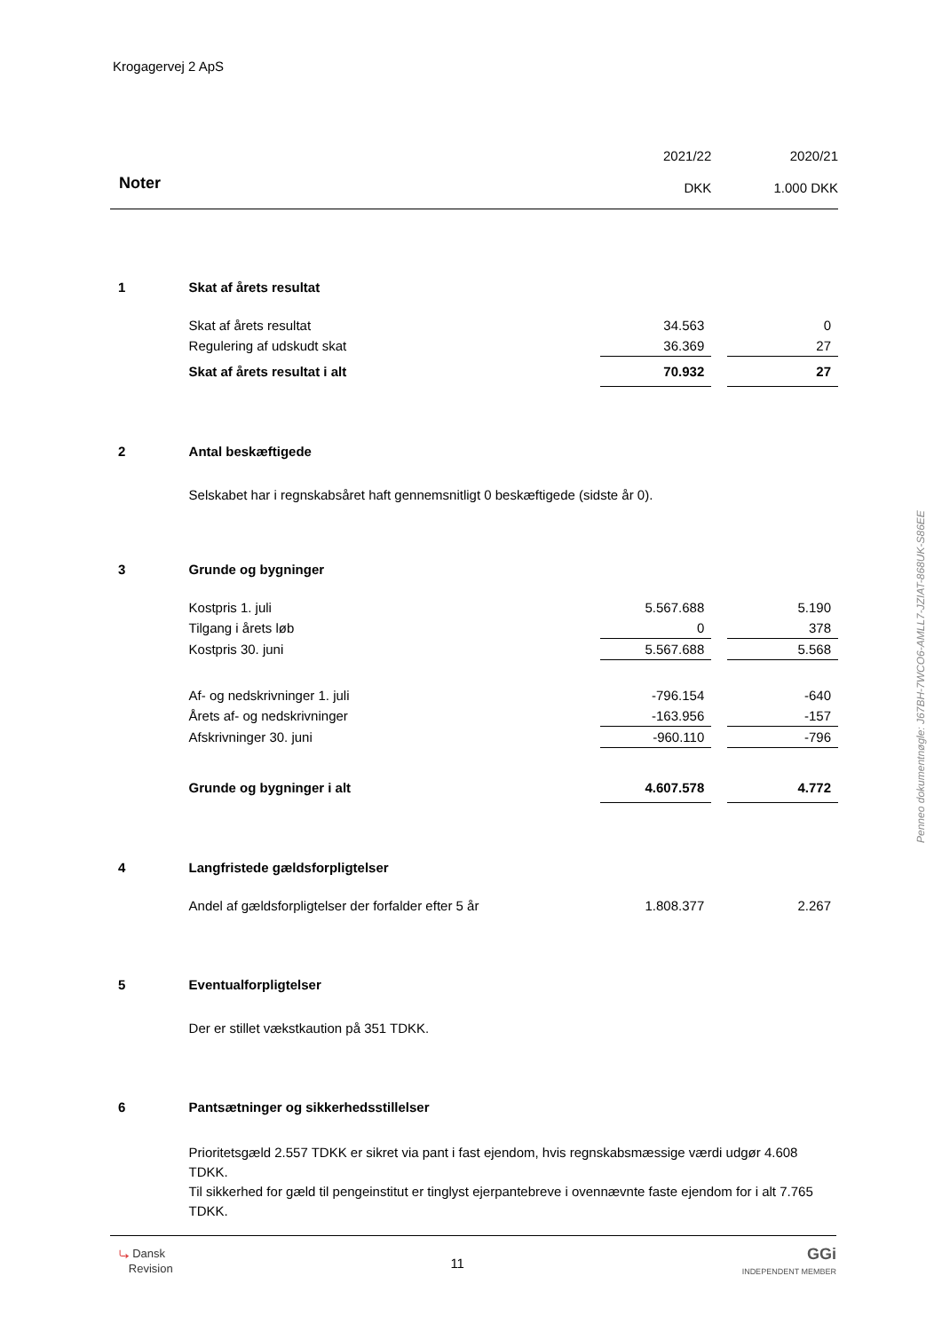Krogagervej 2 ApS
| | | 2021/22 | | 2020/21 |
| Noter | | DKK | | 1.000 DKK |
| 1 | Skat af årets resultat | | | |
| | Skat af årets resultat | 34.563 | | 0 |
| | Regulering af udskudt skat | 36.369 | | 27 |
| | Skat af årets resultat i alt | 70.932 | | 27 |
| 2 | Antal beskæftigede | | | |
| | Selskabet har i regnskabsåret haft gennemsnitligt 0 beskæftigede (sidste år 0). | | | |
| 3 | Grunde og bygninger | | | |
| | Kostpris 1. juli | 5.567.688 | | 5.190 |
| | Tilgang i årets løb | 0 | | 378 |
| | Kostpris 30. juni | 5.567.688 | | 5.568 |
| | Af- og nedskrivninger 1. juli | -796.154 | | -640 |
| | Årets af- og nedskrivninger | -163.956 | | -157 |
| | Afskrivninger 30. juni | -960.110 | | -796 |
| | Grunde og bygninger i alt | 4.607.578 | | 4.772 |
| 4 | Langfristede gældsforpligtelser | | | |
| | Andel af gældsforpligtelser der forfalder efter 5 år | 1.808.377 | | 2.267 |
| 5 | Eventualforpligtelser | | | |
| | Der er stillet vækstkaution på 351 TDKK. | | | |
| 6 | Pantsætninger og sikkerhedsstillelser | | | |
| | Prioritetsgæld 2.557 TDKK er sikret via pant i fast ejendom, hvis regnskabsmæssige værdi udgør 4.608 TDKK. Til sikkerhed for gæld til pengeinstitut er tinglyst ejerpantebreve i ovennævnte faste ejendom for i alt 7.765 TDKK. | | | |
Penneo dokumentnøgle: J67BH-7WCO6-AMLL7-JZIAT-868UK-S86EE
⤷ Dansk
Revision
11
GGi
INDEPENDENT MEMBER